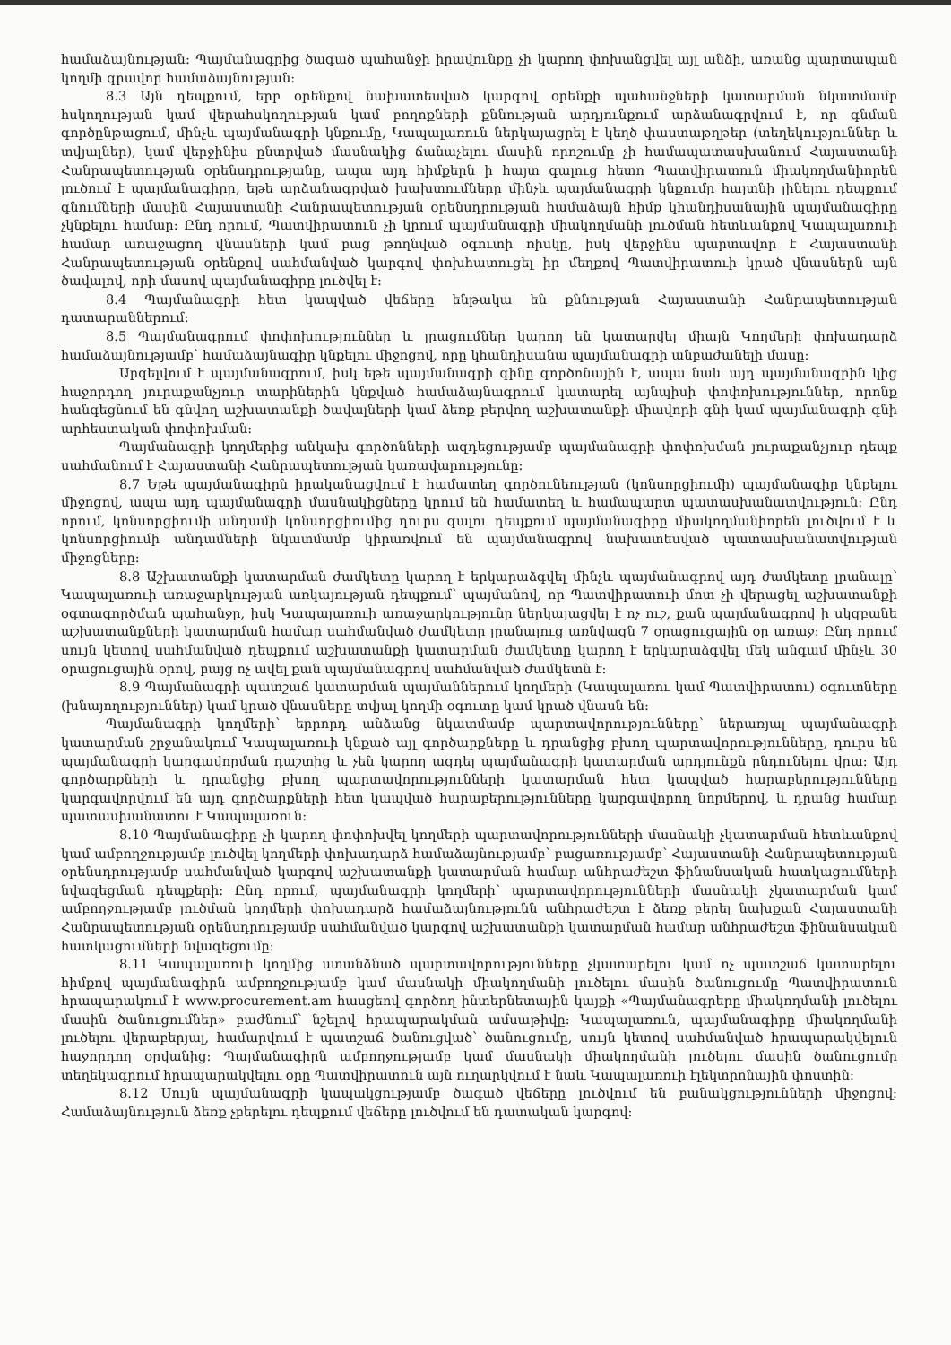համաձայնության: Պայմանագրից ծագած պահանջի իրավունքը չի կարող փոխանցվել այլ անձի, առանց պարտապան կողմի գրավոր համաձայնության:
8.3 Այն դեպքում, երբ օրենքով նախատեսված կարգով օրենքի պահանջների կատարման նկատմամբ հսկողության կամ վերահսկողության կամ բողոքների քննության արդյունքում արձանագրվում է, որ գնման գործընթացում, մինչև պայմանագրի կնքումը, Կապալառուն ներկայացրել է կեղծ փաստաթղթեր (տեղեկություններ և տվյալներ), կամ վերջինիս ընտրված մասնակից ճանաչելու մասին որոշումը չի համապատասխանում Հայաստանի Հանրապետության օրենսդրությանը, ապա այդ հիմքերն ի հայտ գալուց հետո Պատվիրատուն միակողմանիորեն լուծում է պայմանագիրը, եթե արձանագրված խախտումները մինչև պայմանագրի կնքումը հայտնի լինելու դեպքում գնումների մասին Հայաստանի Հանրապետության օրենսդրության համաձայն հիմք կհանդիսանային պայմանագիրը չկնքելու համար: Ընդ որում, Պատվիրատուն չի կրում պայմանագրի միակողմանի լուծման հետևանքով Կապալառուի համար առաջացող վնասների կամ բաց թողնված օգուտի ռիսկը, իսկ վերջինս պարտավոր է Հայաստանի Հանրապետության օրենքով սահմանված կարգով փոխհատուցել իր մեղքով Պատվիրատուի կրած վնասներն այն ծավալով, որի մասով պայմանագիրը լուծվել է:
8.4 Պայմանագրի հետ կապված վեճերը ենթակա են քննության Հայաստանի Հանրապետության դատարաններում:
8.5 Պայմանագրում փոփոխություններ և լրացումներ կարող են կատարվել միայն Կողմերի փոխադարձ համաձայնությամբ՝ համաձայնագիր կնքելու միջոցով, որը կհանդիսանա պայմանագրի անբաժանելի մասը:
Արգելվում է պայմանագրում, իսկ եթե պայմանագրի գինը գործոնային է, ապա նաև այդ պայմանագրին կից հաջորդող յուրաքանչյուր տարիներին կնքված համաձայնագրում կատարել այնպիսի փոփոխություններ, որոնք հանգեցնում են գնվող աշխատանքի ծավալների կամ ձեռք բերվող աշխատանքի միավորի գնի կամ պայմանագրի գնի արհեստական փոփոխման:
Պայմանագրի կողմերից անկախ գործոնների ազդեցությամբ պայմանագրի փոփոխման յուրաքանչյուր դեպք սահմանում է Հայաստանի Հանրապետության կառավարությունը:
8.7 Եթե պայմանագիրն իրականացվում է համատեղ գործունեության (կոնսորցիումի) պայմանագիր կնքելու միջոցով, ապա այդ պայմանագրի մասնակիցները կրում են համատեղ և համապարտ պատասխանատվություն: Ընդ որում, կոնսորցիումի անդամի կոնսորցիումից դուրս գալու դեպքում պայմանագիրը միակողմանիորեն լուծվում է և կոնսորցիումի անդամների նկատմամբ կիրառվում են պայմանագրով նախատեսված պատասխանատվության միջոցները:
8.8 Աշխատանքի կատարման ժամկետը կարող է երկարաձգվել մինչև պայմանագրով այդ ժամկետը լրանալը՝ Կապալառուի առաջարկության առկայության դեպքում՝ պայմանով, որ Պատվիրատուի մոտ չի վերացել աշխատանքի օգտագործման պահանջը, իսկ Կապալառուի առաջարկությունը ներկայացվել է ոչ ուշ, քան պայմանագրով ի սկզբանե աշխատանքների կատարման համար սահմանված ժամկետը լրանալուց առնվազն 7 օրացուցային օր առաջ: Ընդ որում սույն կետով սահմանված դեպքում աշխատանքի կատարման ժամկետը կարող է երկարաձգվել մեկ անգամ մինչև 30 օրացուցային օրով, բայց ոչ ավել քան պայմանագրով սահմանված ժամկետն է:
8.9 Պայմանագրի պատշաճ կատարման պայմաններում կողմերի (Կապալառու կամ Պատվիրատու) օգուտները (խնայողություններ) կամ կրած վնասները տվյալ կողմի օգուտը կամ կրած վնասն են:
Պայմանագրի կողմերի՝ երրորդ անձանց նկատմամբ պարտավորությունները՝ ներառյալ պայմանագրի կատարման շրջանակում Կապալառուի կնքած այլ գործարքները և դրանցից բխող պարտավորությունները, դուրս են պայմանագրի կարգավորման դաշտից և չեն կարող ազդել պայմանագրի կատարման արդյունքն ընդունելու վրա: Այդ գործարքների և դրանցից բխող պարտավորությունների կատարման հետ կապված հարաբերությունները կարգավորվում են այդ գործարքների հետ կապված հարաբերությունները կարգավորող նորմերով, և դրանց համար պատասխանատու է Կապալառուն:
8.10 Պայմանագիրը չի կարող փոփոխվել կողմերի պարտավորությունների մասնակի չկատարման հետևանքով կամ ամբողջությամբ լուծվել կողմերի փոխադարձ համաձայնությամբ՝ բացառությամբ՝ Հայաստանի Հանրապետության օրենսդրությամբ սահմանված կարգով աշխատանքի կատարման համար անհրաժեշտ ֆինանսական հատկացումների նվազեցման դեպքերի: Ընդ որում, պայմանագրի կողմերի՝ պարտավորությունների մասնակի չկատարման կամ ամբողջությամբ լուծման կողմերի փոխադարձ համաձայնությունն անհրաժեշտ է ձեռք բերել նախքան Հայաստանի Հանրապետության օրենսդրությամբ սահմանված կարգով աշխատանքի կատարման համար անհրաժեշտ ֆինանսական հատկացումների նվազեցումը:
8.11 Կապալառուի կողմից ստանձնած պարտավորությունները չկատարելու կամ ոչ պատշաճ կատարելու հիմքով պայմանագիրն ամբողջությամբ կամ մասնակի միակողմանի լուծելու մասին ծանուցումը Պատվիրատուն հրապարակում է www.procurement.am հասցեով գործող ինտերնետային կայքի «Պայմանագրերը միակողմանի լուծելու մասին ծանուցումներ» բաժնում՝ նշելով հրապարակման ամսաթիվը: Կապալառուն, պայմանագիրը միակողմանի լուծելու վերաբերյալ, համարվում է պատշաճ ծանուցված՝ ծանուցումը, սույն կետով սահմանված հրապարակվելուն հաջորդող օրվանից: Պայմանագիրն ամբողջությամբ կամ մասնակի միակողմանի լուծելու մասին ծանուցումը տեղեկագրում հրապարակվելու օրը Պատվիրատուն այն ուղարկվում է նաև Կապալառուի էլեկտրոնային փոստին:
8.12 Սույն պայմանագրի կապակցությամբ ծագած վեճերը լուծվում են բանակցությունների միջոցով: Համաձայնություն ձեռք չբերելու դեպքում վեճերը լուծվում են դատական կարգով: